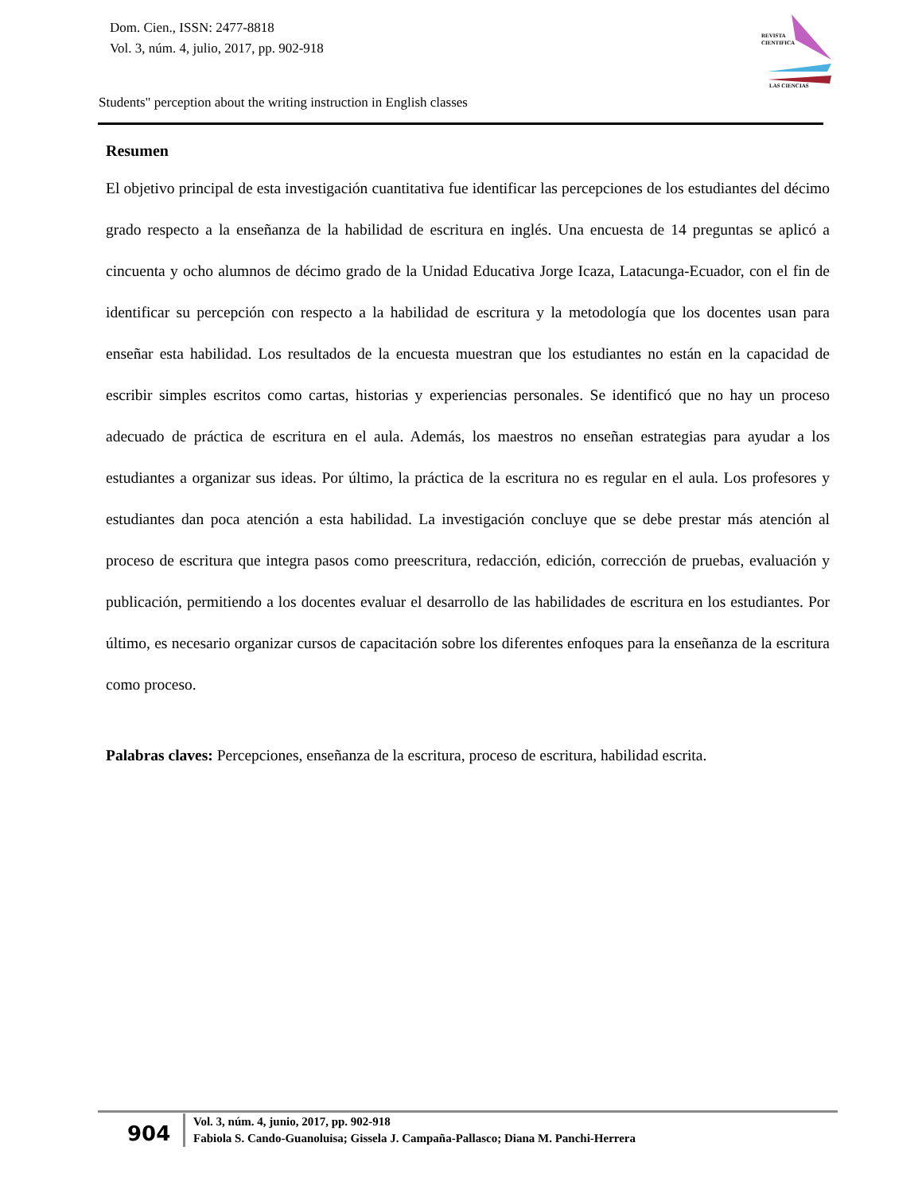Dom. Cien., ISSN: 2477-8818
Vol. 3, núm. 4, julio, 2017, pp. 902-918
REVISTA
CIENTIFICA
LAS CIENCIAS
Students" perception about the writing instruction in English classes
Resumen
El objetivo principal de esta investigación cuantitativa fue identificar las percepciones de los estudiantes del décimo grado respecto a la enseñanza de la habilidad de escritura en inglés. Una encuesta de 14 preguntas se aplicó a cincuenta y ocho alumnos de décimo grado de la Unidad Educativa Jorge Icaza, Latacunga-Ecuador, con el fin de identificar su percepción con respecto a la habilidad de escritura y la metodología que los docentes usan para enseñar esta habilidad. Los resultados de la encuesta muestran que los estudiantes no están en la capacidad de escribir simples escritos como cartas, historias y experiencias personales. Se identificó que no hay un proceso adecuado de práctica de escritura en el aula. Además, los maestros no enseñan estrategias para ayudar a los estudiantes a organizar sus ideas. Por último, la práctica de la escritura no es regular en el aula. Los profesores y estudiantes dan poca atención a esta habilidad. La investigación concluye que se debe prestar más atención al proceso de escritura que integra pasos como preescritura, redacción, edición, corrección de pruebas, evaluación y publicación, permitiendo a los docentes evaluar el desarrollo de las habilidades de escritura en los estudiantes. Por último, es necesario organizar cursos de capacitación sobre los diferentes enfoques para la enseñanza de la escritura como proceso.
Palabras claves: Percepciones, enseñanza de la escritura, proceso de escritura, habilidad escrita.
904
Vol. 3, núm. 4, junio, 2017, pp. 902-918
Fabiola S. Cando-Guanoluisa; Gissela J. Campaña-Pallasco; Diana M. Panchi-Herrera